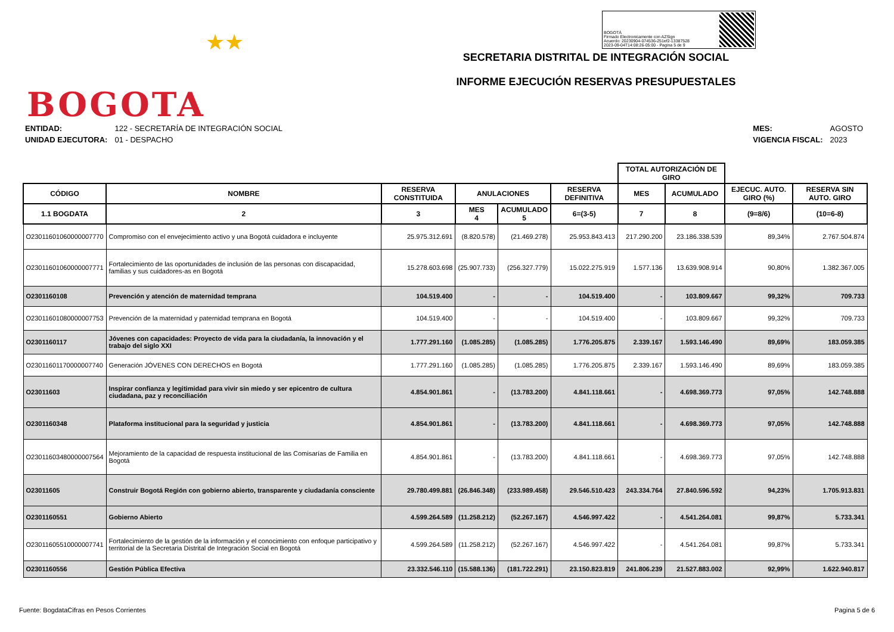★★
BOGOTA
BOGOTÁ
Firmado Electronicamente con AZSign
Acuerdo: 20230904-074536-251ef2-13387528
2023-09-04T14:08:26-05:00 - Pagina 5 de 9
SECRETARIA DISTRITAL DE INTEGRACIÓN SOCIAL
INFORME EJECUCIÓN RESERVAS PRESUPUESTALES
| ENTIDAD: | 122 - SECRETARÍA DE INTEGRACIÓN SOCIAL |
| UNIDAD EJECUTORA: | 01 - DESPACHO |
| MES: | AGOSTO |
| VIGENCIA FISCAL: | 2023 |
| | | | | | | TOTAL AUTORIZACIÓN DE GIRO | | | |
| --- | --- | --- | --- | --- | --- | --- | --- | --- | --- |
| CÓDIGO | NOMBRE | RESERVA CONSTITUIDA | ANULACIONES | | RESERVA DEFINITIVA | MES | ACUMULADO | EJECUC. AUTO. GIRO (%) | RESERVA SIN AUTO. GIRO |
| 1.1 BOGDATA | 2 | 3 | MES 4 | ACUMULADO 5 | 6=(3-5) | 7 | 8 | (9=8/6) | (10=6-8) |
| O23011601060000007770 | Compromiso con el envejecimiento activo y una Bogotá cuidadora e incluyente | 25.975.312.691 | (8.820.578) | (21.469.278) | 25.953.843.413 | 217.290.200 | 23.186.338.539 | 89,34% | 2.767.504.874 |
| O23011601060000007771 | Fortalecimiento de las oportunidades de inclusión de las personas con discapacidad, familias y sus cuidadores-as en Bogotá | 15.278.603.698 | (25.907.733) | (256.327.779) | 15.022.275.919 | 1.577.136 | 13.639.908.914 | 90,80% | 1.382.367.005 |
| O2301160108 | Prevención y atención de maternidad temprana | 104.519.400 | - | - | 104.519.400 | - | 103.809.667 | 99,32% | 709.733 |
| O23011601080000007753 | Prevención de la maternidad y paternidad temprana en Bogotá | 104.519.400 | - | - | 104.519.400 | - | 103.809.667 | 99,32% | 709.733 |
| O2301160117 | Jóvenes con capacidades: Proyecto de vida para la ciudadanía, la innovación y el trabajo del siglo XXI | 1.777.291.160 | (1.085.285) | (1.085.285) | 1.776.205.875 | 2.339.167 | 1.593.146.490 | 89,69% | 183.059.385 |
| O23011601170000007740 | Generación JÓVENES CON DERECHOS en Bogotá | 1.777.291.160 | (1.085.285) | (1.085.285) | 1.776.205.875 | 2.339.167 | 1.593.146.490 | 89,69% | 183.059.385 |
| O23011603 | Inspirar confianza y legitimidad para vivir sin miedo y ser epicentro de cultura ciudadana, paz y reconciliación | 4.854.901.861 | - | (13.783.200) | 4.841.118.661 | - | 4.698.369.773 | 97,05% | 142.748.888 |
| O2301160348 | Plataforma institucional para la seguridad y justicia | 4.854.901.861 | - | (13.783.200) | 4.841.118.661 | - | 4.698.369.773 | 97,05% | 142.748.888 |
| O23011603480000007564 | Mejoramiento de la capacidad de respuesta institucional de las Comisarías de Familia en Bogotá | 4.854.901.861 | - | (13.783.200) | 4.841.118.661 | - | 4.698.369.773 | 97,05% | 142.748.888 |
| O23011605 | Construir Bogotá Región con gobierno abierto, transparente y ciudadanía consciente | 29.780.499.881 | (26.846.348) | (233.989.458) | 29.546.510.423 | 243.334.764 | 27.840.596.592 | 94,23% | 1.705.913.831 |
| O2301160551 | Gobierno Abierto | 4.599.264.589 | (11.258.212) | (52.267.167) | 4.546.997.422 | - | 4.541.264.081 | 99,87% | 5.733.341 |
| O23011605510000007741 | Fortalecimiento de la gestión de la información y el conocimiento con enfoque participativo y territorial de la Secretaria Distrital de Integración Social en Bogotá | 4.599.264.589 | (11.258.212) | (52.267.167) | 4.546.997.422 | - | 4.541.264.081 | 99,87% | 5.733.341 |
| O2301160556 | Gestión Pública Efectiva | 23.332.546.110 | (15.588.136) | (181.722.291) | 23.150.823.819 | 241.806.239 | 21.527.883.002 | 92,99% | 1.622.940.817 |
Fuente: BogdataCifras en Pesos Corrientes Pagina 5 de 6